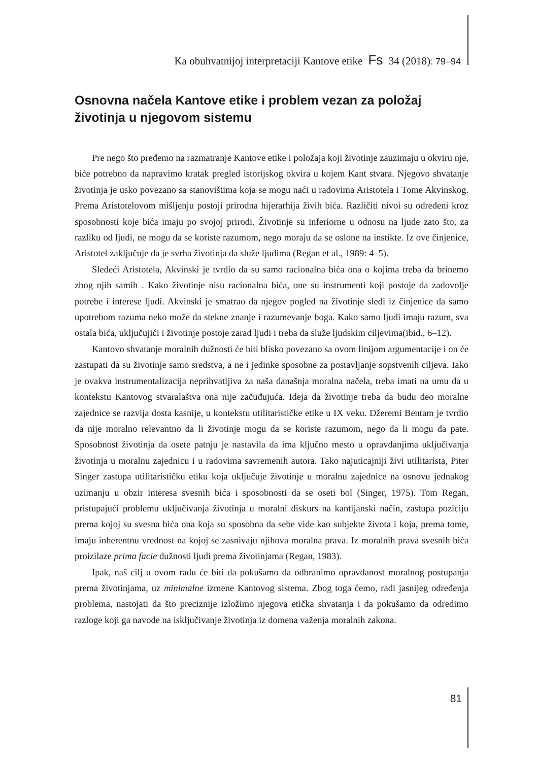Ka obuhvatnijoj interpretaciji Kantove etike Fs 34 (2018): 79–94
Osnovna načela Kantove etike i problem vezan za položaj životinja u njegovom sistemu
Pre nego što pređemo na razmatranje Kantove etike i položaja koji životinje zauzimaju u okviru nje, biće potrebno da napravimo kratak pregled istorijskog okvira u kojem Kant stvara. Njegovo shvatanje životinja je usko povezano sa stanovištima koja se mogu naći u radovima Aristotela i Tome Akvinskog. Prema Aristotelovom mišljenju postoji prirodna hijerarhija živih bića. Različiti nivoi su određeni kroz sposobnosti koje bića imaju po svojoj prirodi. Životinje su inferiorne u odnosu na ljude zato što, za razliku od ljudi, ne mogu da se koriste razumom, nego moraju da se oslone na instikte. Iz ove činjenice, Aristotel zaključuje da je svrha životinja da služe ljudima (Regan et al., 1989: 4–5).
Sledeći Aristotela, Akvinski je tvrdio da su samo racionalna bića ona o kojima treba da brinemo zbog njih samih . Kako životinje nisu racionalna bića, one su instrumenti koji postoje da zadovolje potrebe i interese ljudi. Akvinski je smatrao da njegov pogled na životinje sledi iz činjenice da samo upotrebom razuma neko može da stekne znanje i razumevanje boga. Kako samo ljudi imaju razum, sva ostala bića, uključujići i životinje postoje zarad ljudi i treba da služe ljudskim ciljevima(ibid., 6–12).
Kantovo shvatanje moralnih dužnosti će biti blisko povezano sa ovom linijom argumentacije i on će zastupati da su životinje samo sredstva, a ne i jedinke sposobne za postavljanje sopstvenih ciljeva. Iako je ovakva instrumentalizacija neprihvatljiva za naša današnja moralna načela, treba imati na umu da u kontekstu Kantovog stvaralaštva ona nije začuđujuća. Ideja da životinje treba da budu deo moralne zajednice se razvija dosta kasnije, u kontekstu utilitarističke etike u IX veku. Džeremi Bentam je tvrdio da nije moralno relevantno da li životinje mogu da se koriste razumom, nego da li mogu da pate. Sposobnost životinja da osete patnju je nastavila da ima ključno mesto u opravdanjima uključivanja životinja u moralnu zajednicu i u radovima savremenih autora. Tako najuticajniji živi utilitarista, Piter Singer zastupa utilitarističku etiku koja uključuje životinje u moralnu zajednice na osnovu jednakog uzimanju u obzir interesa svesnih bića i sposobnosti da se oseti bol (Singer, 1975). Tom Regan, pristupajući problemu uključivanja životinja u moralni diskurs na kantijanski način, zastupa poziciju prema kojoj su svesna bića ona koja su sposobna da sebe vide kao subjekte života i koja, prema tome, imaju inherentnu vrednost na kojoj se zasnivaju njihova moralna prava. Iz moralnih prava svesnih bića proizilaze prima facie dužnosti ljudi prema životinjama (Regan, 1983).
Ipak, naš cilj u ovom radu će biti da pokušamo da odbranimo opravdanost moralnog postupanja prema životinjama, uz minimalne izmene Kantovog sistema. Zbog toga ćemo, radi jasnijeg određenja problema, nastojati da što preciznije izložimo njegova etička shvatanja i da pokušamo da odredimo razloge koji ga navode na isključivanje životinja iz domena važenja moralnih zakona.
81